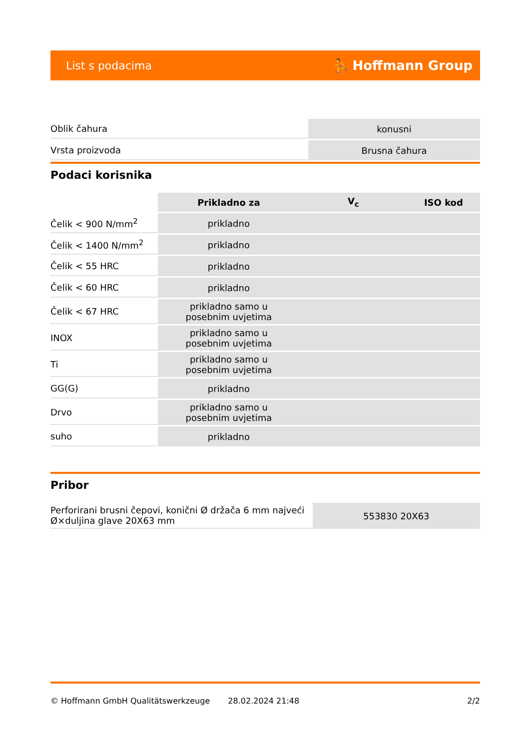List s podacima ⛹ Hoffmann Group
| Oblik čahura | konusni |
| Vrsta proizvoda | Brusna čahura |
Podaci korisnika
| | Prikladno za | V<sub>c</sub> | ISO kod |
| --- | --- | --- | --- |
| Čelik < 900 N/mm<sup>2</sup> | prikladno | | |
| Čelik < 1400 N/mm<sup>2</sup> | prikladno | | |
| Čelik < 55 HRC | prikladno | | |
| Čelik < 60 HRC | prikladno | | |
| Čelik < 67 HRC | prikladno samo u posebnim uvjetima | | |
| INOX | prikladno samo u posebnim uvjetima | | |
| Ti | prikladno samo u posebnim uvjetima | | |
| GG(G) | prikladno | | |
| Drvo | prikladno samo u posebnim uvjetima | | |
| suho | prikladno | | |
Pribor
| Perforirani brusni čepovi, konični Ø držača 6 mm najveći Ø×duljina glave 20X63 mm | 553830 20X63 |
© Hoffmann GmbH Qualitätswerkzeuge 28.02.2024 21:48 2/2